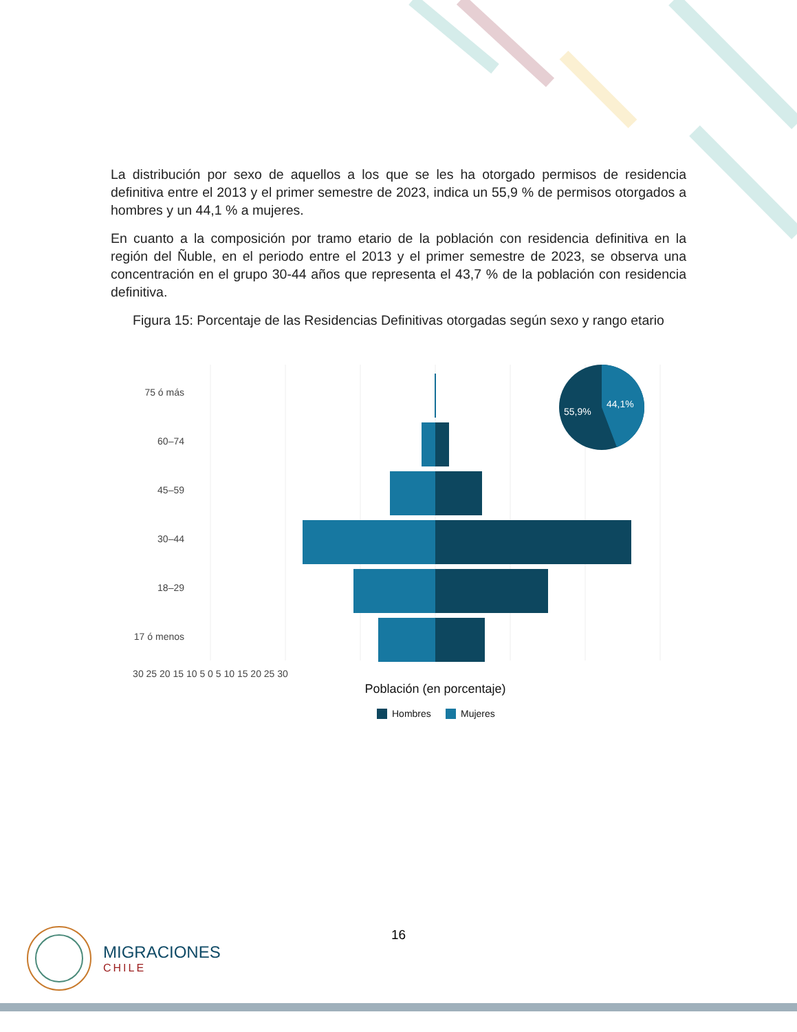La distribución por sexo de aquellos a los que se les ha otorgado permisos de residencia definitiva entre el 2013 y el primer semestre de 2023, indica un 55,9 % de permisos otorgados a hombres y un 44,1 % a mujeres.
En cuanto a la composición por tramo etario de la población con residencia definitiva en la región del Ñuble, en el periodo entre el 2013 y el primer semestre de 2023, se observa una concentración en el grupo 30-44 años que representa el 43,7 % de la población con residencia definitiva.
Figura 15: Porcentaje de las Residencias Definitivas otorgadas según sexo y rango etario
75 ó más
60–74
45–59
30–44
18–29
17 ó menos
30 25 20 15 10 5 0 5 10 15 20 25 30
Población (en porcentaje)
Hombres
Mujeres
55,9%
44,1%
16
MIGRACIONES
CHILE